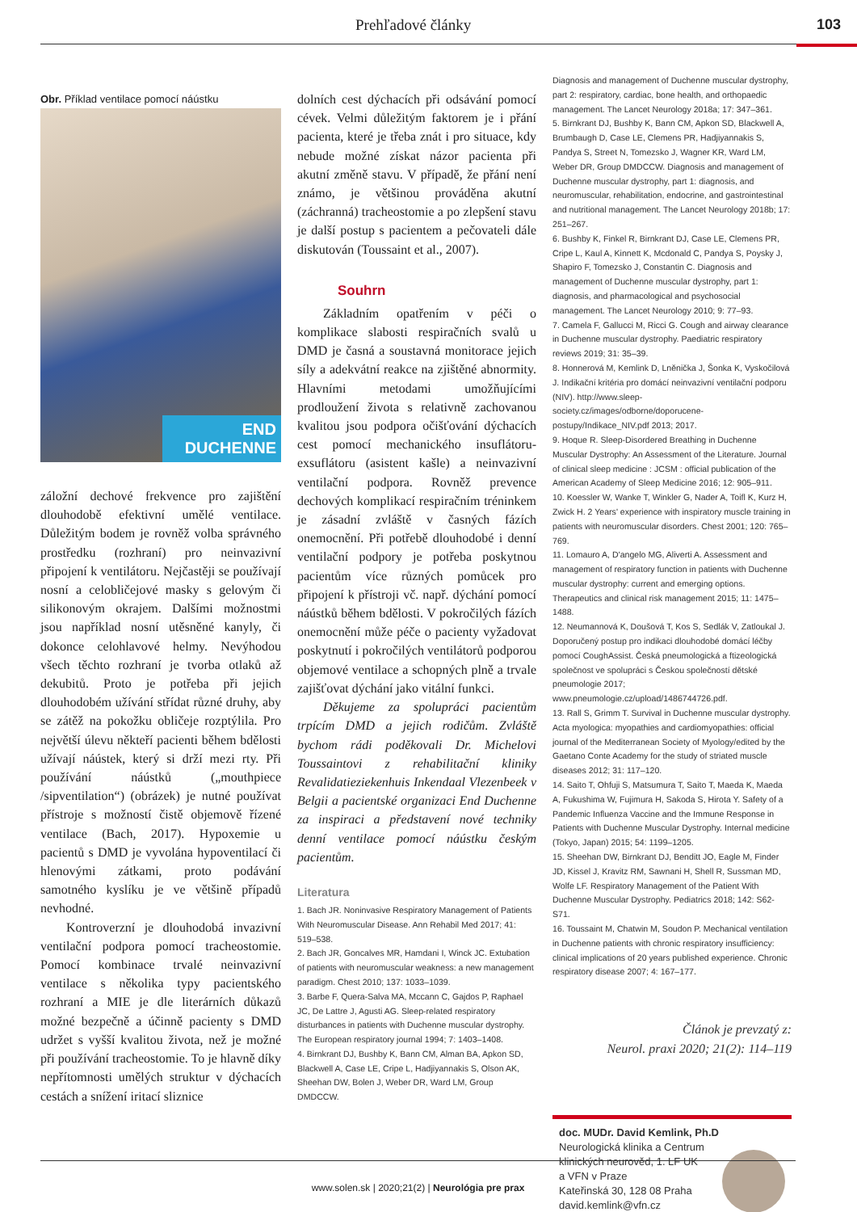Prehľadové články 103
Obr. Příklad ventilace pomocí náústku
END DUCHENNE
záložní dechové frekvence pro zajištění dlouhodobě efektivní umělé ventilace. Důležitým bodem je rovněž volba správného prostředku (rozhraní) pro neinvazivní připojení k ventilátoru. Nejčastěji se používají nosní a celobličejové masky s gelovým či silikonovým okrajem. Dalšími možnostmi jsou například nosní utěsněné kanyly, či dokonce celohlavové helmy. Nevýhodou všech těchto rozhraní je tvorba otlaků až dekubitů. Proto je potřeba při jejich dlouhodobém užívání střídat různé druhy, aby se zátěž na pokožku obličeje rozptýlila. Pro největší úlevu někteří pacienti během bdělosti užívají náústek, který si drží mezi rty. Při používání náústků („mouthpiece /sipventilation“) (obrázek) je nutné používat přístroje s možností čistě objemově řízené ventilace (Bach, 2017). Hypoxemie u pacientů s DMD je vyvolána hypoventilací či hlenovými zátkami, proto podávání samotného kyslíku je ve většině případů nevhodné.
  Kontroverzní je dlouhodobá invazivní ventilační podpora pomocí tracheostomie. Pomocí kombinace trvalé neinvazivní ventilace s několika typy pacientského rozhraní a MIE je dle literárních důkazů možné bezpečně a účinně pacienty s DMD udržet s vyšší kvalitou života, než je možné při používání tracheostomie. To je hlavně díky nepřítomnosti umělých struktur v dýchacích cestách a snížení iritací sliznice
dolních cest dýchacích při odsávání pomocí cévek. Velmi důležitým faktorem je i přání pacienta, které je třeba znát i pro situace, kdy nebude možné získat názor pacienta při akutní změně stavu. V případě, že přání není známo, je většinou prováděna akutní (záchranná) tracheostomie a po zlepšení stavu je další postup s pacientem a pečovateli dále diskutován (Toussaint et al., 2007).
Souhrn
  Základním opatřením v péči o komplikace slabosti respiračních svalů u DMD je časná a soustavná monitorace jejich síly a adekvátní reakce na zjištěné abnormity. Hlavními metodami umožňujícími prodloužení života s relativně zachovanou kvalitou jsou podpora očišťování dýchacích cest pomocí mechanického insuflátoru-exsuflátoru (asistent kašle) a neinvazivní ventilační podpora. Rovněž prevence dechových komplikací respiračním tréninkem je zásadní zvláště v časných fázích onemocnění. Při potřebě dlouhodobé i denní ventilační podpory je potřeba poskytnou pacientům více různých pomůcek pro připojení k přístroji vč. např. dýchání pomocí náústků během bdělosti. V pokročilých fázích onemocnění může péče o pacienty vyžadovat poskytnutí i pokročilých ventilátorů podporou objemové ventilace a schopných plně a trvale zajišťovat dýchání jako vitální funkci.
  Děkujeme za spolupráci pacientům trpícím DMD a jejich rodičům. Zvláště bychom rádi poděkovali Dr. Michelovi Toussaintovi z rehabilitační kliniky Revalidatieziekenhuis Inkendaal Vlezenbeek v Belgii a pacientské organizaci End Duchenne za inspiraci a představení nové techniky denní ventilace pomocí náústku českým pacientům.
Literatura
1. Bach JR. Noninvasive Respiratory Management of Patients With Neuromuscular Disease. Ann Rehabil Med 2017; 41: 519–538.
2. Bach JR, Goncalves MR, Hamdani I, Winck JC. Extubation of patients with neuromuscular weakness: a new management paradigm. Chest 2010; 137: 1033–1039.
3. Barbe F, Quera-Salva MA, Mccann C, Gajdos P, Raphael JC, De Lattre J, Agusti AG. Sleep-related respiratory disturbances in patients with Duchenne muscular dystrophy. The European respiratory journal 1994; 7: 1403–1408.
4. Birnkrant DJ, Bushby K, Bann CM, Alman BA, Apkon SD, Blackwell A, Case LE, Cripe L, Hadjiyannakis S, Olson AK, Sheehan DW, Bolen J, Weber DR, Ward LM, Group DMDCCW.
Diagnosis and management of Duchenne muscular dystrophy, part 2: respiratory, cardiac, bone health, and orthopaedic management. The Lancet Neurology 2018a; 17: 347–361.
5. Birnkrant DJ, Bushby K, Bann CM, Apkon SD, Blackwell A, Brumbaugh D, Case LE, Clemens PR, Hadjiyannakis S, Pandya S, Street N, Tomezsko J, Wagner KR, Ward LM, Weber DR, Group DMDCCW. Diagnosis and management of Duchenne muscular dystrophy, part 1: diagnosis, and neuromuscular, rehabilitation, endocrine, and gastrointestinal and nutritional management. The Lancet Neurology 2018b; 17: 251–267.
6. Bushby K, Finkel R, Birnkrant DJ, Case LE, Clemens PR, Cripe L, Kaul A, Kinnett K, Mcdonald C, Pandya S, Poysky J, Shapiro F, Tomezsko J, Constantin C. Diagnosis and management of Duchenne muscular dystrophy, part 1: diagnosis, and pharmacological and psychosocial management. The Lancet Neurology 2010; 9: 77–93.
7. Camela F, Gallucci M, Ricci G. Cough and airway clearance in Duchenne muscular dystrophy. Paediatric respiratory reviews 2019; 31: 35–39.
8. Honnerová M, Kemlink D, Lněnička J, Šonka K, Vyskočilová J. Indikační kritéria pro domácí neinvazivní ventilační podporu (NIV). http://www.sleep-society.cz/images/odborne/doporucene-postupy/Indikace_NIV.pdf 2013; 2017.
9. Hoque R. Sleep-Disordered Breathing in Duchenne Muscular Dystrophy: An Assessment of the Literature. Journal of clinical sleep medicine : JCSM : official publication of the American Academy of Sleep Medicine 2016; 12: 905–911.
10. Koessler W, Wanke T, Winkler G, Nader A, Toifl K, Kurz H, Zwick H. 2 Years' experience with inspiratory muscle training in patients with neuromuscular disorders. Chest 2001; 120: 765–769.
11. Lomauro A, D'angelo MG, Aliverti A. Assessment and management of respiratory function in patients with Duchenne muscular dystrophy: current and emerging options. Therapeutics and clinical risk management 2015; 11: 1475–1488.
12. Neumannová K, Doušová T, Kos S, Sedlák V, Zatloukal J. Doporučený postup pro indikaci dlouhodobé domácí léčby pomocí CoughAssist. Česká pneumologická a ftizeologická společnost ve spolupráci s Českou společností dětské pneumologie 2017; www.pneumologie.cz/upload/1486744726.pdf.
13. Rall S, Grimm T. Survival in Duchenne muscular dystrophy. Acta myologica: myopathies and cardiomyopathies: official journal of the Mediterranean Society of Myology/edited by the Gaetano Conte Academy for the study of striated muscle diseases 2012; 31: 117–120.
14. Saito T, Ohfuji S, Matsumura T, Saito T, Maeda K, Maeda A, Fukushima W, Fujimura H, Sakoda S, Hirota Y. Safety of a Pandemic Influenza Vaccine and the Immune Response in Patients with Duchenne Muscular Dystrophy. Internal medicine (Tokyo, Japan) 2015; 54: 1199–1205.
15. Sheehan DW, Birnkrant DJ, Benditt JO, Eagle M, Finder JD, Kissel J, Kravitz RM, Sawnani H, Shell R, Sussman MD, Wolfe LF. Respiratory Management of the Patient With Duchenne Muscular Dystrophy. Pediatrics 2018; 142: S62-S71.
16. Toussaint M, Chatwin M, Soudon P. Mechanical ventilation in Duchenne patients with chronic respiratory insufficiency: clinical implications of 20 years published experience. Chronic respiratory disease 2007; 4: 167–177.
Článok je prevzatý z:
Neurol. praxi 2020; 21(2): 114–119
doc. MUDr. David Kemlink, Ph.D
Neurologická klinika a Centrum
klinických neurověd, 1. LF UK
a VFN v Praze
Kateřinská 30, 128 08 Praha
david.kemlink@vfn.cz
www.solen.sk | 2020;21(2) | Neurológia pre prax